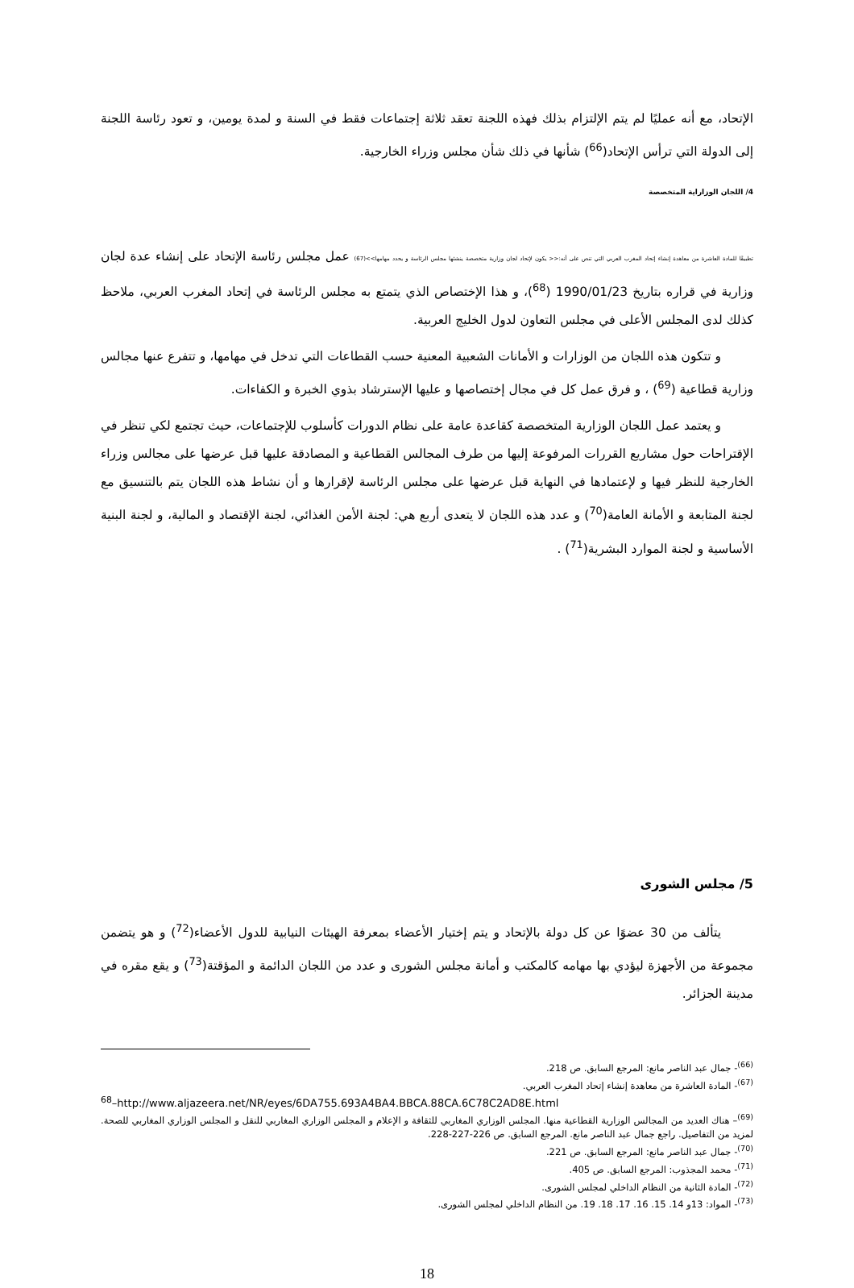الإتحاد، مع أنه عمليًا لم يتم الإلتزام بذلك فهذه اللجنة تعقد ثلاثة إجتماعات فقط في السنة و لمدة يومين، و تعود رئاسة اللجنة إلى الدولة التي ترأس الإتحاد(<sup>66</sup>) شأنها في ذلك شأن مجلس وزراء الخارجية.
4/ اللجان الوزاراية المتخصصة
تطبيقًا للمادة العاشرة من معاهدة إنشاء إتحاد المغرب العربي التي تنص على أنه:<< يكون لإتحاد لجان وزارية متخصصة ينشئها مجلس الرئاسة و يحدد مهامها>>(67) عمل مجلس رئاسة الإتحاد على إنشاء عدة لجان وزارية في قراره بتاريخ 1990/01/23 (<sup>68</sup>)، و هذا الإختصاص الذي يتمتع به مجلس الرئاسة في إتحاد المغرب العربي، ملاحظ كذلك لدى المجلس الأعلى في مجلس التعاون لدول الخليج العربية.
و تتكون هذه اللجان من الوزارات و الأمانات الشعبية المعنية حسب القطاعات التي تدخل في مهامها، و تتفرع عنها مجالس وزارية قطاعية (<sup>69</sup>) ، و فرق عمل كل في مجال إختصاصها و عليها الإسترشاد بذوي الخبرة و الكفاءات.
و يعتمد عمل اللجان الوزارية المتخصصة كقاعدة عامة على نظام الدورات كأسلوب للإجتماعات، حيث تجتمع لكي تنظر في الإقتراحات حول مشاريع القررات المرفوعة إليها من طرف المجالس القطاعية و المصادقة عليها قبل عرضها على مجالس وزراء الخارجية للنظر فيها و لإعتمادها في النهاية قبل عرضها على مجلس الرئاسة لإقرارها و أن نشاط هذه اللجان يتم بالتنسيق مع لجنة المتابعة و الأمانة العامة(<sup>70</sup>) و عدد هذه اللجان لا يتعدى أربع هي: لجنة الأمن الغذائي، لجنة الإقتصاد و المالية، و لجنة البنية الأساسية و لجنة الموارد البشرية(<sup>71</sup>) .
5/ مجلس الشورى
يتألف من 30 عضوًا عن كل دولة بالإتحاد و يتم إختيار الأعضاء بمعرفة الهيئات النيابية للدول الأعضاء(<sup>72</sup>) و هو يتضمن مجموعة من الأجهزة ليؤدي بها مهامه كالمكتب و أمانة مجلس الشورى و عدد من اللجان الدائمة و المؤقتة(<sup>73</sup>) و يقع مقره في مدينة الجزائر.
<sup>(66)</sup>- جمال عبد الناصر مانع: المرجع السابق. ص 218.
<sup>(67)</sup>- المادة العاشرة من معاهدة إنشاء إتحاد المغرب العربي.
<sup>68</sup>–http://www.aljazeera.net/NR/eyes/6DA755.693A4BA4.BBCA.88CA.6C78C2AD8E.html
<sup>(69)</sup>– هناك العديد من المجالس الوزارية القطاعية منها. المجلس الوزاري المغاربي للثقافة و الإعلام و المجلس الوزاري المغاربي للنقل و المجلس الوزاري المغاربي للصحة. لمزيد من التفاصيل. راجع جمال عبد الناصر مانع. المرجع السابق. ص 226-227-228.
<sup>(70)</sup>- جمال عبد الناصر مانع: المرجع السابق. ص 221.
<sup>(71)</sup>- محمد المجذوب: المرجع السابق. ص 405.
<sup>(72)</sup>- المادة الثانية من النظام الداخلي لمجلس الشورى.
<sup>(73)</sup>- المواد: 13و 14. 15. 16. 17. 18. 19. من النظام الداخلي لمجلس الشورى.
18